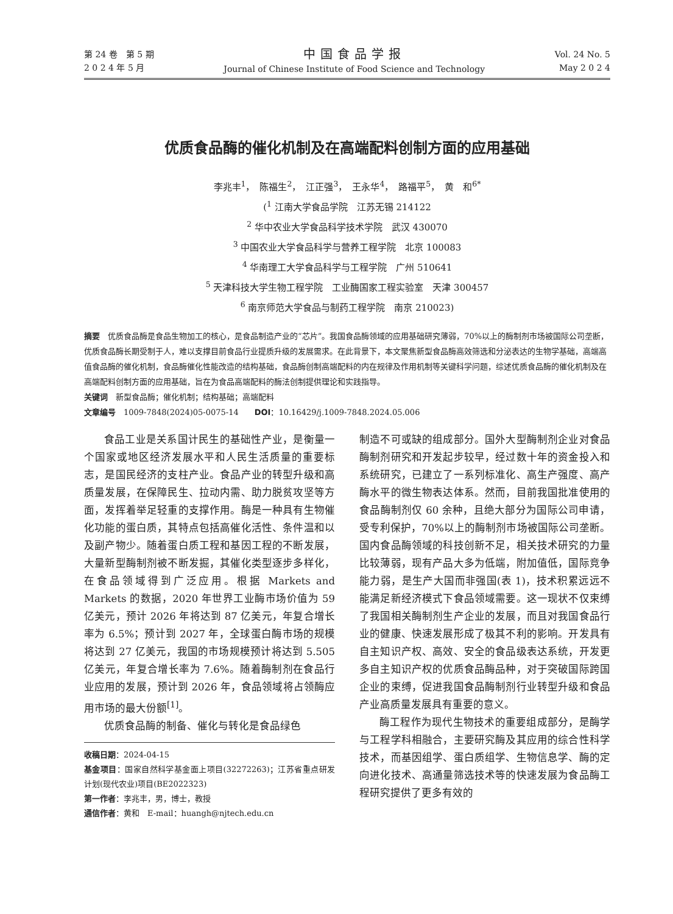第 24 卷　第 5 期
2 0 2 4 年 5 月
中国食品学报
Journal of Chinese Institute of Food Science and Technology
Vol. 24 No. 5
May 2 0 2 4
优质食品酶的催化机制及在高端配料创制方面的应用基础
李兆丰<sup>1</sup>，　陈福生<sup>2</sup>，　江正强<sup>3</sup>，　王永华<sup>4</sup>，　路福平<sup>5</sup>，　黄　和<sup>6*</sup>
(<sup>1</sup> 江南大学食品学院　江苏无锡 214122
<sup>2</sup> 华中农业大学食品科学技术学院　武汉 430070
<sup>3</sup> 中国农业大学食品科学与营养工程学院　北京 100083
<sup>4</sup> 华南理工大学食品科学与工程学院　广州 510641
<sup>5</sup> 天津科技大学生物工程学院　工业酶国家工程实验室　天津 300457
<sup>6</sup> 南京师范大学食品与制药工程学院　南京 210023)
摘要　优质食品酶是食品生物加工的核心，是食品制造产业的“芯片”。我国食品酶领域的应用基础研究薄弱，70%以上的酶制剂市场被国际公司垄断，优质食品酶长期受制于人，难以支撑目前食品行业提质升级的发展需求。在此背景下，本文聚焦新型食品酶高效筛选和分泌表达的生物学基础，高端高值食品酶的催化机制，食品酶催化性能改造的结构基础，食品酶创制高端配料的内在规律及作用机制等关键科学问题，综述优质食品酶的催化机制及在高端配料创制方面的应用基础，旨在为食品高端配料的酶法创制提供理论和实践指导。
关键词　新型食品酶；催化机制；结构基础；高端配料
文章编号　1009-7848(2024)05-0075-14　　DOI：10.16429/j.1009-7848.2024.05.006
食品工业是关系国计民生的基础性产业，是衡量一个国家或地区经济发展水平和人民生活质量的重要标志，是国民经济的支柱产业。食品产业的转型升级和高质量发展，在保障民生、拉动内需、助力脱贫攻坚等方面，发挥着举足轻重的支撑作用。酶是一种具有生物催化功能的蛋白质，其特点包括高催化活性、条件温和以及副产物少。随着蛋白质工程和基因工程的不断发展，大量新型酶制剂被不断发掘，其催化类型逐步多样化，在食品领域得到广泛应用。根据 Markets and Markets 的数据，2020 年世界工业酶市场价值为 59 亿美元，预计 2026 年将达到 87 亿美元，年复合增长率为 6.5%；预计到 2027 年，全球蛋白酶市场的规模将达到 27 亿美元，我国的市场规模预计将达到 5.505 亿美元，年复合增长率为 7.6%。随着酶制剂在食品行业应用的发展，预计到 2026 年，食品领域将占领酶应用市场的最大份额<sup>[1]</sup>。
优质食品酶的制备、催化与转化是食品绿色
收稿日期：2024-04-15
基金项目：国家自然科学基金面上项目(32272263)；江苏省重点研发计划(现代农业)项目(BE2022323)
第一作者：李兆丰，男，博士，教授
通信作者：黄和　E-mail：huangh@njtech.edu.cn
制造不可或缺的组成部分。国外大型酶制剂企业对食品酶制剂研究和开发起步较早，经过数十年的资金投入和系统研究，已建立了一系列标准化、高生产强度、高产酶水平的微生物表达体系。然而，目前我国批准使用的食品酶制剂仅 60 余种，且绝大部分为国际公司申请，受专利保护，70%以上的酶制剂市场被国际公司垄断。国内食品酶领域的科技创新不足，相关技术研究的力量比较薄弱，现有产品大多为低端，附加值低，国际竞争能力弱，是生产大国而非强国(表 1)，技术积累远远不能满足新经济模式下食品领域需要。这一现状不仅束缚了我国相关酶制剂生产企业的发展，而且对我国食品行业的健康、快速发展形成了极其不利的影响。开发具有自主知识产权、高效、安全的食品级表达系统，开发更多自主知识产权的优质食品酶品种，对于突破国际跨国企业的束缚，促进我国食品酶制剂行业转型升级和食品产业高质量发展具有重要的意义。
酶工程作为现代生物技术的重要组成部分，是酶学与工程学科相融合，主要研究酶及其应用的综合性科学技术，而基因组学、蛋白质组学、生物信息学、酶的定向进化技术、高通量筛选技术等的快速发展为食品酶工程研究提供了更多有效的